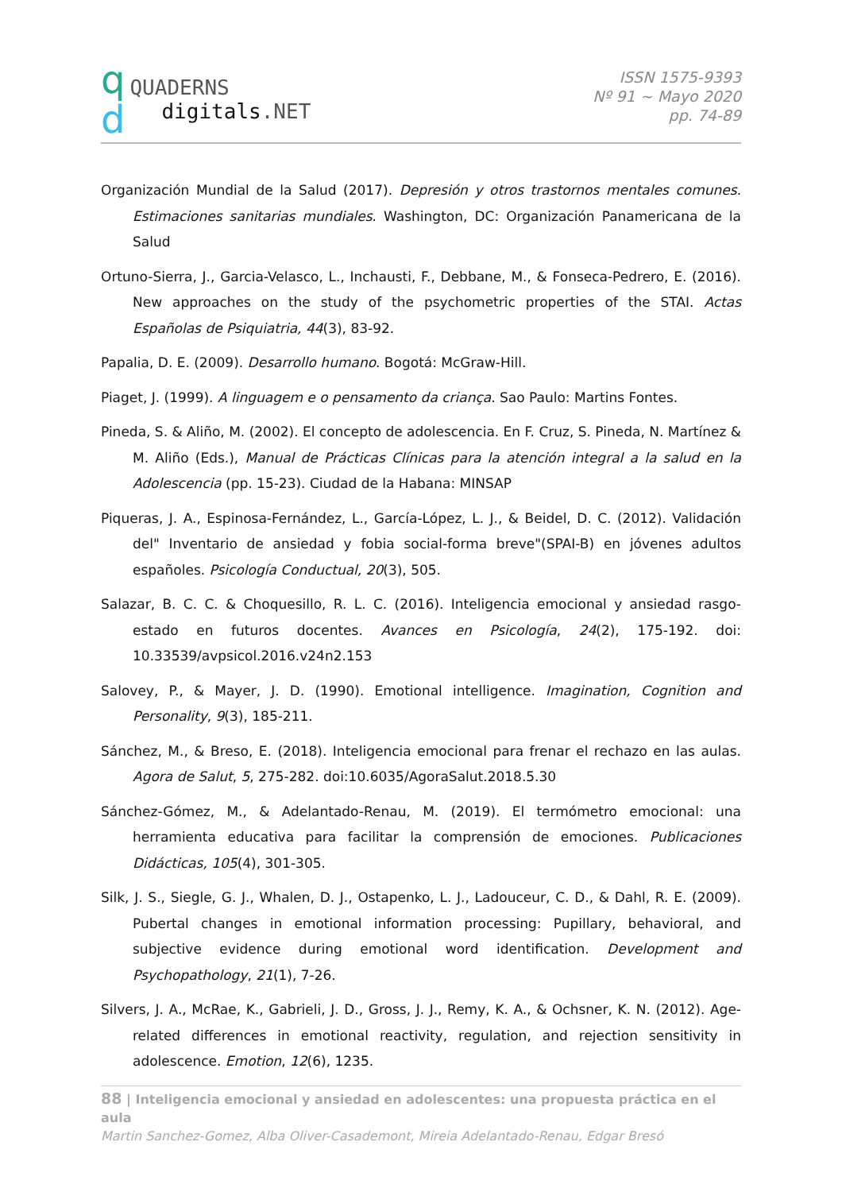q
d
QUADERNS
digitals.NET
ISSN 1575-9393
Nº 91 ~ Mayo 2020
pp. 74-89
Organización Mundial de la Salud (2017). Depresión y otros trastornos mentales comunes. Estimaciones sanitarias mundiales. Washington, DC: Organización Panamericana de la Salud
Ortuno-Sierra, J., Garcia-Velasco, L., Inchausti, F., Debbane, M., & Fonseca-Pedrero, E. (2016). New approaches on the study of the psychometric properties of the STAI. Actas Españolas de Psiquiatria, 44(3), 83-92.
Papalia, D. E. (2009). Desarrollo humano. Bogotá: McGraw-Hill.
Piaget, J. (1999). A linguagem e o pensamento da criança. Sao Paulo: Martins Fontes.
Pineda, S. & Aliño, M. (2002). El concepto de adolescencia. En F. Cruz, S. Pineda, N. Martínez & M. Aliño (Eds.), Manual de Prácticas Clínicas para la atención integral a la salud en la Adolescencia (pp. 15-23). Ciudad de la Habana: MINSAP
Piqueras, J. A., Espinosa-Fernández, L., García-López, L. J., & Beidel, D. C. (2012). Validación del" Inventario de ansiedad y fobia social-forma breve"(SPAI-B) en jóvenes adultos españoles. Psicología Conductual, 20(3), 505.
Salazar, B. C. C. & Choquesillo, R. L. C. (2016). Inteligencia emocional y ansiedad rasgo-estado en futuros docentes. Avances en Psicología, 24(2), 175-192. doi: 10.33539/avpsicol.2016.v24n2.153
Salovey, P., & Mayer, J. D. (1990). Emotional intelligence. Imagination, Cognition and Personality, 9(3), 185-211.
Sánchez, M., & Breso, E. (2018). Inteligencia emocional para frenar el rechazo en las aulas. Agora de Salut, 5, 275-282. doi:10.6035/AgoraSalut.2018.5.30
Sánchez-Gómez, M., & Adelantado-Renau, M. (2019). El termómetro emocional: una herramienta educativa para facilitar la comprensión de emociones. Publicaciones Didácticas, 105(4), 301-305.
Silk, J. S., Siegle, G. J., Whalen, D. J., Ostapenko, L. J., Ladouceur, C. D., & Dahl, R. E. (2009). Pubertal changes in emotional information processing: Pupillary, behavioral, and subjective evidence during emotional word identification. Development and Psychopathology, 21(1), 7-26.
Silvers, J. A., McRae, K., Gabrieli, J. D., Gross, J. J., Remy, K. A., & Ochsner, K. N. (2012). Age-related differences in emotional reactivity, regulation, and rejection sensitivity in adolescence. Emotion, 12(6), 1235.
88 | Inteligencia emocional y ansiedad en adolescentes: una propuesta práctica en el aula
Martin Sanchez-Gomez, Alba Oliver-Casademont, Mireia Adelantado-Renau, Edgar Bresó